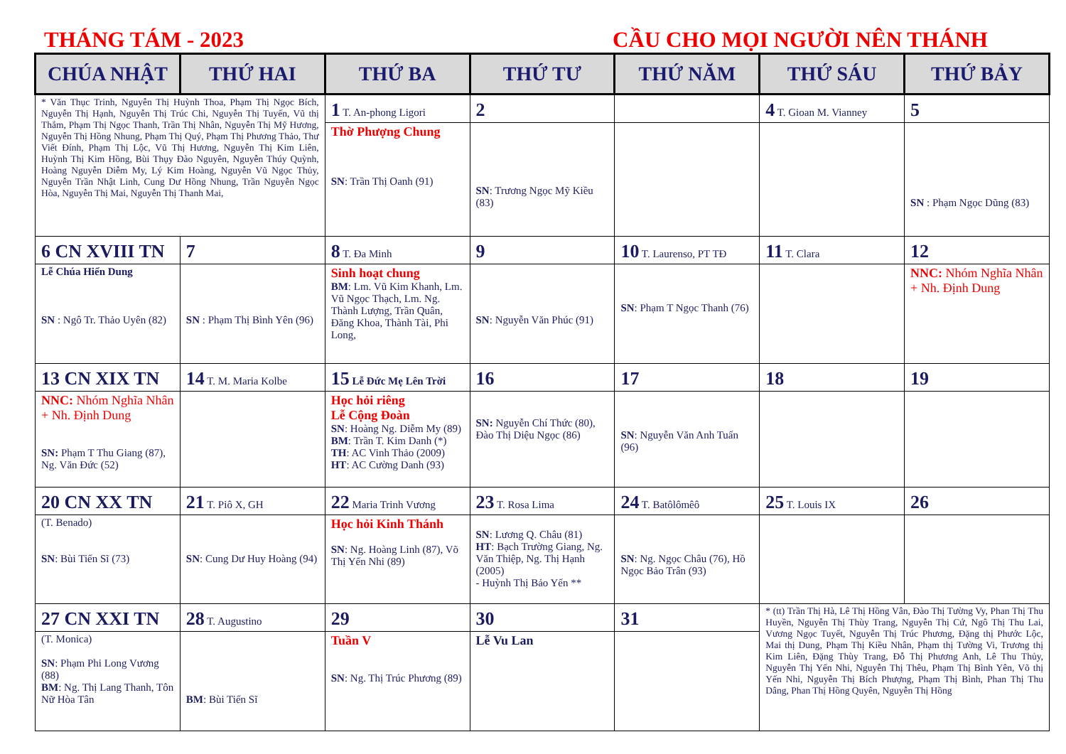THÁNG TÁM - 2023 CẦU CHO MỌI NGƯỜI NÊN THÁNH
| CHÚA NHẬT | THỨ HAI | THỨ BA | THỨ TƯ | THỨ NĂM | THỨ SÁU | THỨ BẢY |
| --- | --- | --- | --- | --- | --- | --- |
| * Văn Thục Trinh, Nguyễn Thị Huỳnh Thoa, Phạm Thị Ngọc Bích, Nguyễn Thị Hạnh, Nguyễn Thị Trúc Chi, Nguyễn Thị Tuyến, Vũ thị Thắm, Phạm Thị Ngọc Thanh, Trần Thị Nhân, Nguyễn Thị Mỹ Hương, Nguyễn Thị Hồng Nhung, Phạm Thị Quý, Phạm Thị Phương Thảo, Thư Viết Đính, Phạm Thị Lộc, Vũ Thị Hương, Nguyễn Thị Kim Liên, Huỳnh Thị Kim Hồng, Bùi Thụy Đào Nguyên, Nguyễn Thúy Quỳnh, Hoàng Nguyễn Diễm My, Lý Kim Hoàng, Nguyễn Vũ Ngọc Thủy, Nguyễn Trần Nhật Linh, Cung Dư Hồng Nhung, Trần Nguyễn Ngọc Hòa, Nguyễn Thị Mai, Nguyễn Thị Thanh Mai, | | 1 T. An-phong Ligori | 2 | | 4 T. Gioan M. Vianney | 5 |
| | | Thờ Phượng Chung SN : Trần Thị Oanh (91) | SN : Trương Ngọc Mỹ Kiều (83) | | | SN : Phạm Ngọc Dũng (83) |
| 6 CN XVIII TN | 7 | 8 T. Đa Minh | 9 | 10 T. Laurenso, PT TĐ | 11 T. Clara | 12 |
| Lễ Chúa Hiển Dung SN : Ngô Tr. Thảo Uyên (82) | SN : Phạm Thị Bình Yên (96) | Sinh hoạt chung BM : Lm. Vũ Kim Khanh, Lm. Vũ Ngọc Thạch, Lm. Ng. Thành Lượng, Trần Quân, Đăng Khoa, Thành Tài, Phi Long, | SN : Nguyễn Văn Phúc (91) | SN : Phạm T Ngọc Thanh (76) | | NNC: Nhóm Nghĩa Nhân + Nh. Định Dung |
| 13 CN XIX TN | 14 T. M. Maria Kolbe | 15 Lễ Đức Mẹ Lên Trời | 16 | 17 | 18 | 19 |
| NNC: Nhóm Nghĩa Nhân + Nh. Định Dung SN: Phạm T Thu Giang (87), Ng. Văn Đức (52) | | Học hỏi riêng Lễ Cộng Đoàn SN : Hoàng Ng. Diễm My (89) BM : Trần T. Kim Danh (*) TH : AC Vinh Thảo (2009) HT : AC Cường Danh (93) | SN: Nguyễn Chí Thức (80), Đào Thị Diệu Ngọc (86) | SN : Nguyễn Văn Anh Tuấn (96) | | |
| 20 CN XX TN | 21 T. Piô X, GH | 22 Maria Trinh Vương | 23 T. Rosa Lima | 24 T. Batôlômêô | 25 T. Louis IX | 26 |
| (T. Benado) SN : Bùi Tiến Sĩ (73) | SN : Cung Dư Huy Hoàng (94) | Học hỏi Kinh Thánh SN : Ng. Hoàng Linh (87), Võ Thị Yến Nhi (89) | SN : Lương Q. Châu (81) HT : Bạch Trường Giang, Ng. Văn Thiệp, Ng. Thị Hạnh (2005) - Huỳnh Thị Bảo Yến ** | SN : Ng. Ngọc Châu (76), Hồ Ngọc Bảo Trân (93) | | |
| 27 CN XXI TN | 28 T. Augustino | 29 | 30 | 31 | * (tt) Trần Thị Hà, Lê Thị Hồng Vân, Đào Thị Tường Vy, Phan Thị Thu Huyền, Nguyễn Thị Thùy Trang, Nguyễn Thị Cứ, Ngô Thị Thu Lai, Vương Ngọc Tuyết, Nguyễn Thị Trúc Phương, Đặng thị Phước Lộc, Mai thị Dung, Phạm Thị Kiều Nhân, Phạm thị Tường Vi, Trương thị Kim Liên, Đặng Thùy Trang, Đỗ Thị Phương Anh, Lê Thu Thủy, Nguyễn Thị Yến Nhi, Nguyễn Thị Thêu, Phạm Thị Bình Yên, Võ thị Yến Nhi, Nguyễn Thị Bích Phượng, Phạm Thị Bình, Phan Thị Thu Dâng, Phan Thị Hồng Quyên, Nguyễn Thị Hồng | |
| (T. Monica) SN : Phạm Phi Long Vương (88) BM : Ng. Thị Lang Thanh, Tôn Nữ Hòa Tân | BM : Bùi Tiến Sĩ | Tuần V SN : Ng. Thị Trúc Phương (89) | Lễ Vu Lan | | | |